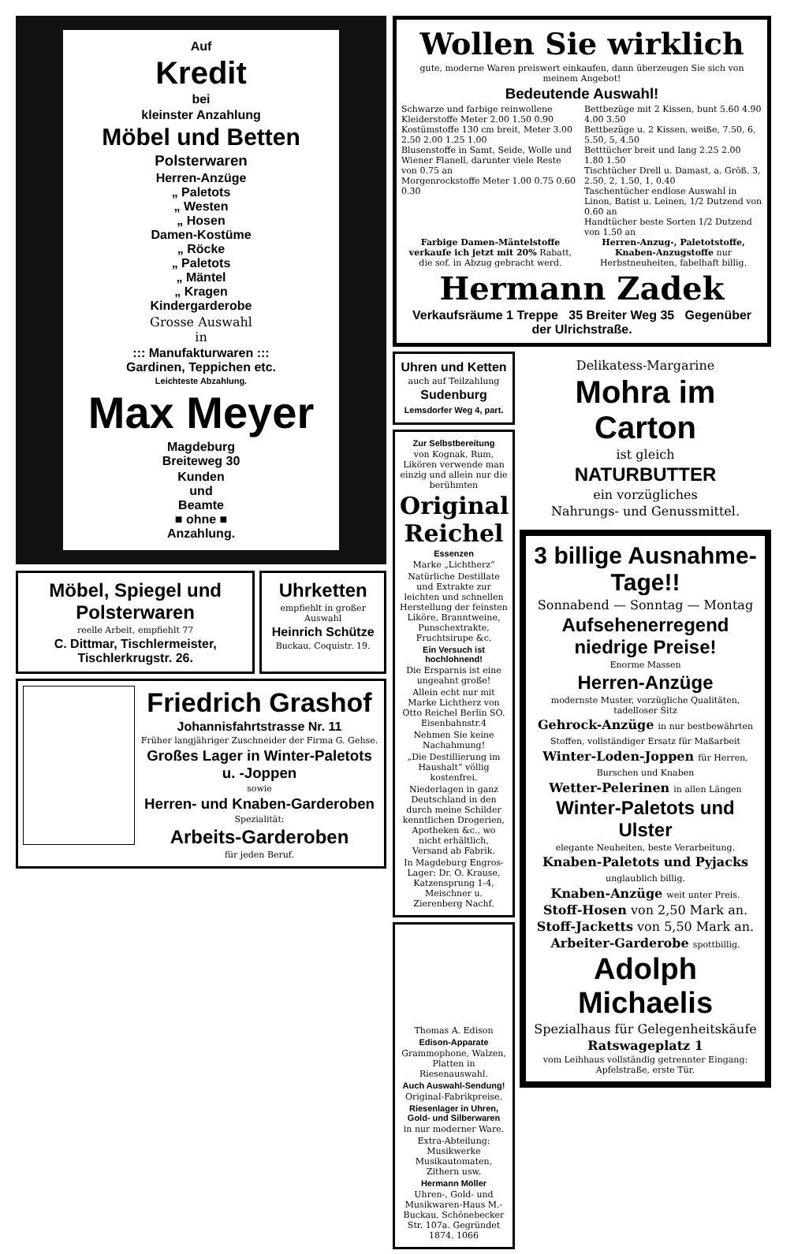Auf
Kredit
bei
kleinster Anzahlung
Möbel und Betten
Polsterwaren
Herren-Anzüge
„ Paletots
„ Westen
„ Hosen
Damen-Kostüme
„ Röcke
„ Paletots
„ Mäntel
„ Kragen
Kindergarderobe
Grosse Auswahl
in
::: Manufakturwaren :::
Gardinen, Teppichen etc.
Leichteste Abzahlung.
Max Meyer
Magdeburg
Breiteweg 30
Kunden
und
Beamte
■ ohne ■
Anzahlung.
Möbel, Spiegel und Polsterwaren
reelle Arbeit, empfiehlt 77
C. Dittmar, Tischlermeister, Tischlerkrugstr. 26.
Uhrketten
empfiehlt in großer Auswahl
Heinrich Schütze
Buckau, Coquistr. 19.
Friedrich Grashof
Johannisfahrtstrasse Nr. 11
Früher langjähriger Zuschneider der Firma G. Gehse.
Großes Lager in Winter-Paletots u. -Joppen
sowie
Herren- und Knaben-Garderoben
Spezialität:
Arbeits-Garderoben
für jeden Beruf.
Wollen Sie wirklich
gute, moderne Waren preiswert einkaufen, dann überzeugen Sie sich von meinem Angebot!
Bedeutende Auswahl!
Schwarze und farbige reinwollene Kleiderstoffe Meter 2.00 1.50 0.90
Kostümstoffe 130 cm breit, Meter 3.00 2.50 2.00 1.25 1.00
Blusenstoffe in Samt, Seide, Wolle und Wiener Flanell, darunter viele Reste von 0.75 an
Morgenrockstoffe Meter 1.00 0.75 0.60 0.30
Bettbezüge mit 2 Kissen, bunt 5.60 4.90 4.00 3.50
Bettbezüge u. 2 Kissen, weiße, 7.50, 6, 5.50, 5, 4.50
Betttücher breit und lang 2.25 2.00 1.80 1.50
Tischtücher Drell u. Damast, a. Größ. 3, 2.50, 2, 1.50, 1, 0.40
Taschentücher endlose Auswahl in Linon, Batist u. Leinen, 1/2 Dutzend von 0.60 an
Handtücher beste Sorten 1/2 Dutzend von 1.50 an
Farbige Damen-Mäntelstoffe verkaufe ich jetzt mit 20% Rabatt, die sof. in Abzug gebracht werd.
Herren-Anzug-, Paletotstoffe, Knaben-Anzugstoffe nur Herbstneuheiten, fabelhaft billig.
Hermann Zadek
Verkaufsräume 1 Treppe 35 Breiter Weg 35 Gegenüber der Ulrichstraße.
Uhren und Ketten
auch auf Teilzahlung
Sudenburg Lemsdorfer Weg 4, part.
Zur Selbstbereitung
von Kognak, Rum, Likören verwende man einzig und allein nur die berühmten
Original Reichel
Essenzen
Marke „Lichtherz“
Natürliche Destillate und Extrakte zur leichten und schnellen Herstellung der feinsten Liköre, Branntweine, Punschextrakte, Fruchtsirupe &c.
Ein Versuch ist hochlohnend!
Die Ersparnis ist eine ungeahnt große!
Allein echt nur mit Marke Lichtherz von Otto Reichel Berlin SO. Eisenbahnstr.4
Nehmen Sie keine Nachahmung!
„Die Destillierung im Haushalt“ völlig kostenfrei.
Niederlagen in ganz Deutschland in den durch meine Schilder kenntlichen Drogerien, Apotheken &c., wo nicht erhältlich, Versand ab Fabrik.
In Magdeburg Engros-Lager: Dr. O. Krause, Katzensprung 1-4, Meischner u. Zierenberg Nachf.
Thomas A. Edison
Edison-Apparate
Grammophone, Walzen, Platten in Riesenauswahl.
Auch Auswahl-Sendung!
Original-Fabrikpreise.
Riesenlager in Uhren, Gold- und Silberwaren
in nur moderner Ware.
Extra-Abteilung: Musikwerke Musikautomaten, Zithern usw.
Hermann Möller
Uhren-, Gold- und Musikwaren-Haus M.-Buckau, Schönebecker Str. 107a. Gegründet 1874. 1066
Delikatess-Margarine
Mohra im Carton
ist gleich
NATURBUTTER
ein vorzügliches
Nahrungs- und Genussmittel.
3 billige Ausnahme-Tage!!
Sonnabend — Sonntag — Montag
Aufsehenerregend niedrige Preise!
Enorme Massen
Herren-Anzüge
modernste Muster, vorzügliche Qualitäten, tadelloser Sitz
Gehrock-Anzüge in nur bestbewährten Stoffen, vollständiger Ersatz für Maßarbeit
Winter-Loden-Joppen für Herren, Burschen und Knaben
Wetter-Pelerinen in allen Längen
Winter-Paletots und Ulster
elegante Neuheiten, beste Verarbeitung.
Knaben-Paletots und Pyjacks unglaublich billig.
Knaben-Anzüge weit unter Preis.
Stoff-Hosen von 2,50 Mark an.
Stoff-Jacketts von 5,50 Mark an.
Arbeiter-Garderobe spottbillig.
Adolph Michaelis
Spezialhaus für Gelegenheitskäufe
Ratswageplatz 1
vom Leihhaus vollständig getrennter Eingang: Apfelstraße, erste Tür.